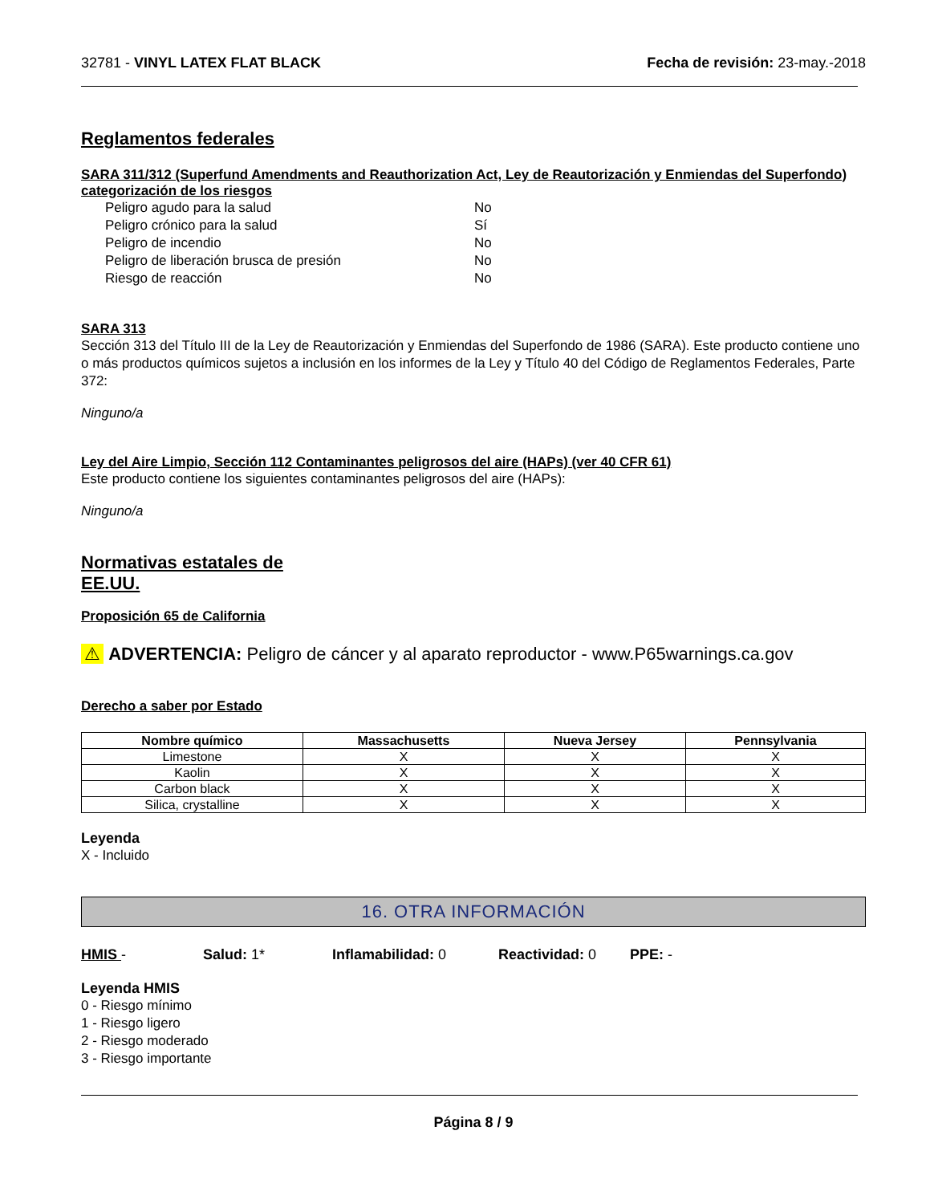32781 - VINYL LATEX FLAT BLACK Fecha de revisión: 23-may.-2018
Reglamentos federales
SARA 311/312 (Superfund Amendments and Reauthorization Act, Ley de Reautorización y Enmiendas del Superfondo) categorización de los riesgos
Peligro agudo para la salud No
Peligro crónico para la salud Sí
Peligro de incendio No
Peligro de liberación brusca de presión No
Riesgo de reacción No
SARA 313
Sección 313 del Título III de la Ley de Reautorización y Enmiendas del Superfondo de 1986 (SARA). Este producto contiene uno o más productos químicos sujetos a inclusión en los informes de la Ley y Título 40 del Código de Reglamentos Federales, Parte 372:
Ninguno/a
Ley del Aire Limpio, Sección 112 Contaminantes peligrosos del aire (HAPs) (ver 40 CFR 61)
Este producto contiene los siguientes contaminantes peligrosos del aire (HAPs):
Ninguno/a
Normativas estatales de
EE.UU.
Proposición 65 de California
⚠ ADVERTENCIA: Peligro de cáncer y al aparato reproductor - www.P65warnings.ca.gov
Derecho a saber por Estado
| Nombre químico | Massachusetts | Nueva Jersey | Pennsylvania |
| --- | --- | --- | --- |
| Limestone | X | X | X |
| Kaolin | X | X | X |
| Carbon black | X | X | X |
| Silica, crystalline | X | X | X |
Leyenda
X - Incluido
16. OTRA INFORMACIÓN
HMIS - Salud: 1* Inflamabilidad: 0 Reactividad: 0 PPE: -
Leyenda HMIS
0 - Riesgo mínimo
1 - Riesgo ligero
2 - Riesgo moderado
3 - Riesgo importante
Página 8 / 9